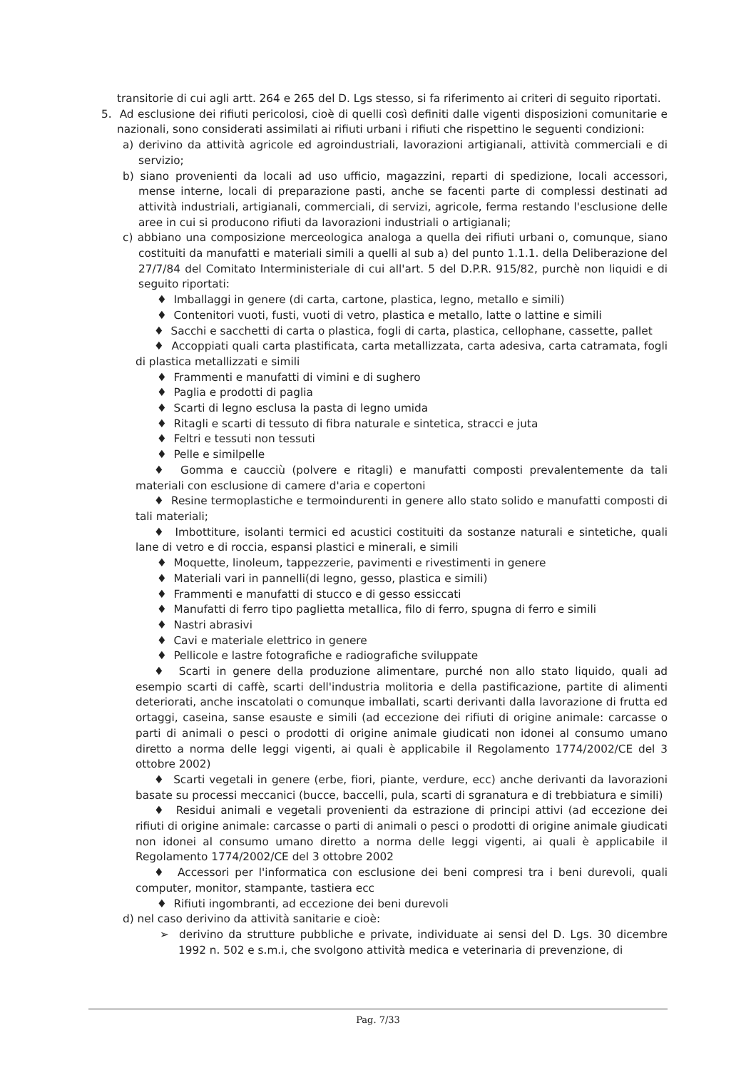transitorie di cui agli artt. 264 e 265 del D. Lgs stesso, si fa riferimento ai criteri di seguito riportati.
5. Ad esclusione dei rifiuti pericolosi, cioè di quelli così definiti dalle vigenti disposizioni comunitarie e nazionali, sono considerati assimilati ai rifiuti urbani i rifiuti che rispettino le seguenti condizioni:
a) derivino da attività agricole ed agroindustriali, lavorazioni artigianali, attività commerciali e di servizio;
b) siano provenienti da locali ad uso ufficio, magazzini, reparti di spedizione, locali accessori, mense interne, locali di preparazione pasti, anche se facenti parte di complessi destinati ad attività industriali, artigianali, commerciali, di servizi, agricole, ferma restando l'esclusione delle aree in cui si producono rifiuti da lavorazioni industriali o artigianali;
c) abbiano una composizione merceologica analoga a quella dei rifiuti urbani o, comunque, siano costituiti da manufatti e materiali simili a quelli al sub a) del punto 1.1.1. della Deliberazione del 27/7/84 del Comitato Interministeriale di cui all'art. 5 del D.P.R. 915/82, purchè non liquidi e di seguito riportati:
♦ Imballaggi in genere (di carta, cartone, plastica, legno, metallo e simili)
♦ Contenitori vuoti, fusti, vuoti di vetro, plastica e metallo, latte o lattine e simili
♦ Sacchi e sacchetti di carta o plastica, fogli di carta, plastica, cellophane, cassette, pallet
♦ Accoppiati quali carta plastificata, carta metallizzata, carta adesiva, carta catramata, fogli di plastica metallizzati e simili
♦ Frammenti e manufatti di vimini e di sughero
♦ Paglia e prodotti di paglia
♦ Scarti di legno esclusa la pasta di legno umida
♦ Ritagli e scarti di tessuto di fibra naturale e sintetica, stracci e juta
♦ Feltri e tessuti non tessuti
♦ Pelle e similpelle
♦ Gomma e caucciù (polvere e ritagli) e manufatti composti prevalentemente da tali materiali con esclusione di camere d'aria e copertoni
♦ Resine termoplastiche e termoindurenti in genere allo stato solido e manufatti composti di tali materiali;
♦ Imbottiture, isolanti termici ed acustici costituiti da sostanze naturali e sintetiche, quali lane di vetro e di roccia, espansi plastici e minerali, e simili
♦ Moquette, linoleum, tappezzerie, pavimenti e rivestimenti in genere
♦ Materiali vari in pannelli(di legno, gesso, plastica e simili)
♦ Frammenti e manufatti di stucco e di gesso essiccati
♦ Manufatti di ferro tipo paglietta metallica, filo di ferro, spugna di ferro e simili
♦ Nastri abrasivi
♦ Cavi e materiale elettrico in genere
♦ Pellicole e lastre fotografiche e radiografiche sviluppate
♦ Scarti in genere della produzione alimentare, purché non allo stato liquido, quali ad esempio scarti di caffè, scarti dell'industria molitoria e della pastificazione, partite di alimenti deteriorati, anche inscatolati o comunque imballati, scarti derivanti dalla lavorazione di frutta ed ortaggi, caseina, sanse esauste e simili (ad eccezione dei rifiuti di origine animale: carcasse o parti di animali o pesci o prodotti di origine animale giudicati non idonei al consumo umano diretto a norma delle leggi vigenti, ai quali è applicabile il Regolamento 1774/2002/CE del 3 ottobre 2002)
♦ Scarti vegetali in genere (erbe, fiori, piante, verdure, ecc) anche derivanti da lavorazioni basate su processi meccanici (bucce, baccelli, pula, scarti di sgranatura e di trebbiatura e simili)
♦ Residui animali e vegetali provenienti da estrazione di principi attivi (ad eccezione dei rifiuti di origine animale: carcasse o parti di animali o pesci o prodotti di origine animale giudicati non idonei al consumo umano diretto a norma delle leggi vigenti, ai quali è applicabile il Regolamento 1774/2002/CE del 3 ottobre 2002
♦ Accessori per l'informatica con esclusione dei beni compresi tra i beni durevoli, quali computer, monitor, stampante, tastiera ecc
♦ Rifiuti ingombranti, ad eccezione dei beni durevoli
d) nel caso derivino da attività sanitarie e cioè:
➢ derivino da strutture pubbliche e private, individuate ai sensi del D. Lgs. 30 dicembre 1992 n. 502 e s.m.i, che svolgono attività medica e veterinaria di prevenzione, di
Pag. 7/33